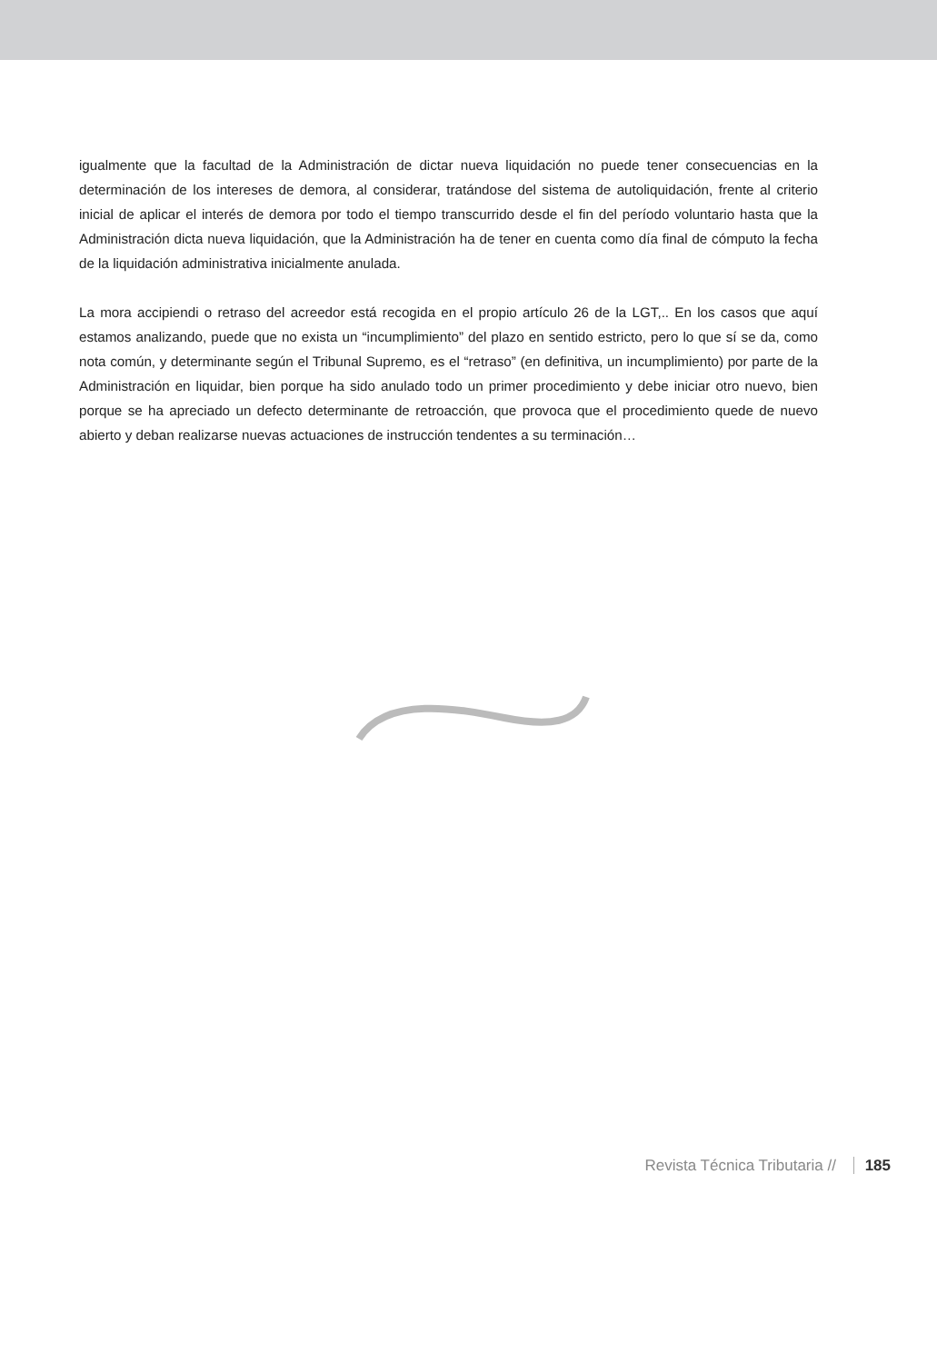igualmente que la facultad de la Administración de dictar nueva liquidación no puede tener consecuencias en la determinación de los intereses de demora, al considerar, tratándose del sistema de autoliquidación, frente al criterio inicial de aplicar el interés de demora por todo el tiempo transcurrido desde el fin del período voluntario hasta que la Administración dicta nueva liquidación, que la Administración ha de tener en cuenta como día final de cómputo la fecha de la liquidación administrativa inicialmente anulada.
La mora accipiendi o retraso del acreedor está recogida en el propio artículo 26 de la LGT,.. En los casos que aquí estamos analizando, puede que no exista un “incumplimiento” del plazo en sentido estricto, pero lo que sí se da, como nota común, y determinante según el Tribunal Supremo, es el “retraso” (en definitiva, un incumplimiento) por parte de la Administración en liquidar, bien porque ha sido anulado todo un primer procedimiento y debe iniciar otro nuevo, bien porque se ha apreciado un defecto determinante de retroacción, que provoca que el procedimiento quede de nuevo abierto y deban realizarse nuevas actuaciones de instrucción tendentes a su terminación…
Revista Técnica Tributaria // 185